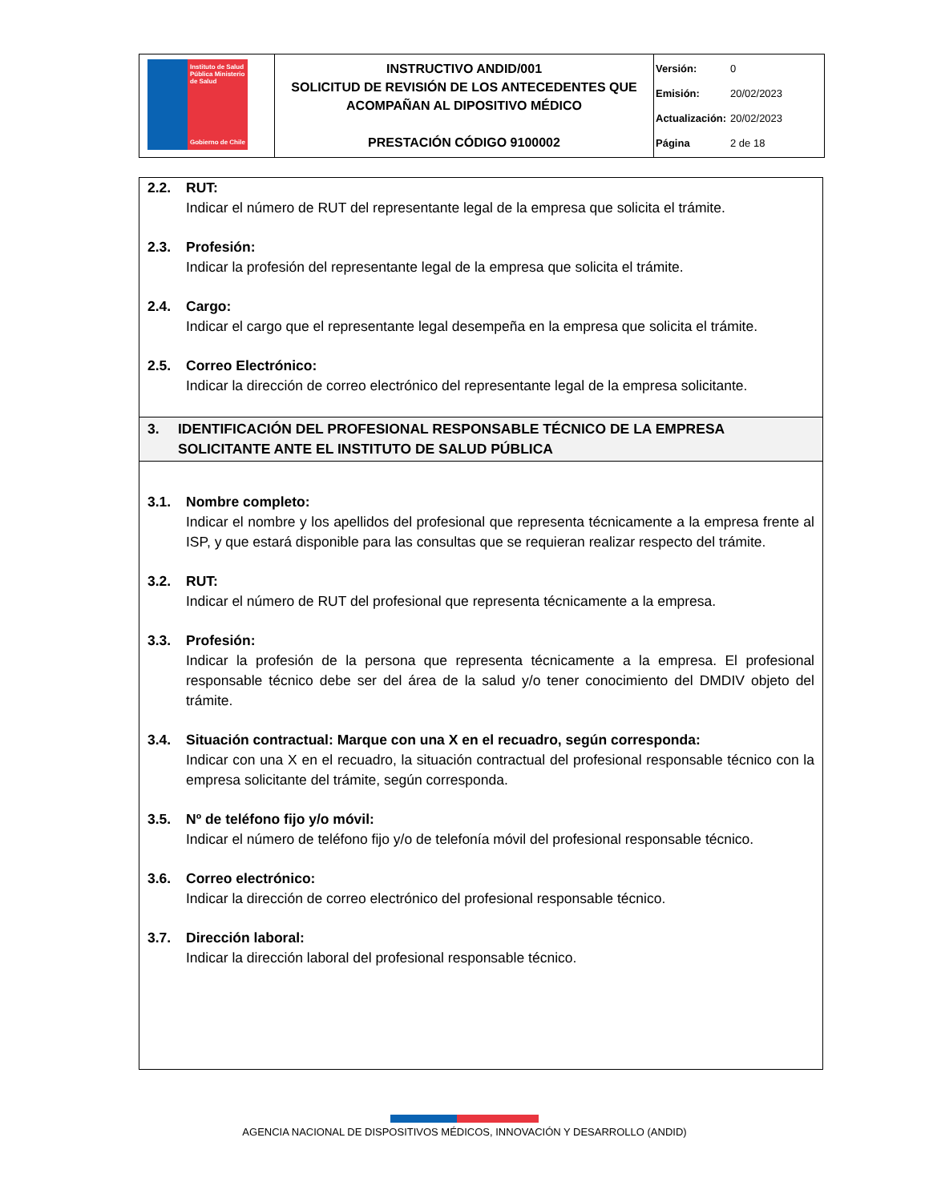| Instituto de Salud Pública Ministerio de Salud Gobierno de Chile | INSTRUCTIVO ANDID/001 SOLICITUD DE REVISIÓN DE LOS ANTECEDENTES QUE ACOMPAÑAN AL DIPOSITIVO MÉDICO PRESTACIÓN CÓDIGO 9100002 | / Versión: / 0 / / Emisión: / 20/02/2023 / / Actualización: / 20/02/2023 / / Página / 2 de 18 / |
2.2. RUT:
Indicar el número de RUT del representante legal de la empresa que solicita el trámite.
2.3. Profesión:
Indicar la profesión del representante legal de la empresa que solicita el trámite.
2.4. Cargo:
Indicar el cargo que el representante legal desempeña en la empresa que solicita el trámite.
2.5. Correo Electrónico:
Indicar la dirección de correo electrónico del representante legal de la empresa solicitante.
3. IDENTIFICACIÓN DEL PROFESIONAL RESPONSABLE TÉCNICO DE LA EMPRESA SOLICITANTE ANTE EL INSTITUTO DE SALUD PÚBLICA
3.1. Nombre completo:
Indicar el nombre y los apellidos del profesional que representa técnicamente a la empresa frente al ISP, y que estará disponible para las consultas que se requieran realizar respecto del trámite.
3.2. RUT:
Indicar el número de RUT del profesional que representa técnicamente a la empresa.
3.3. Profesión:
Indicar la profesión de la persona que representa técnicamente a la empresa. El profesional responsable técnico debe ser del área de la salud y/o tener conocimiento del DMDIV objeto del trámite.
3.4. Situación contractual: Marque con una X en el recuadro, según corresponda:
Indicar con una X en el recuadro, la situación contractual del profesional responsable técnico con la empresa solicitante del trámite, según corresponda.
3.5. Nº de teléfono fijo y/o móvil:
Indicar el número de teléfono fijo y/o de telefonía móvil del profesional responsable técnico.
3.6. Correo electrónico:
Indicar la dirección de correo electrónico del profesional responsable técnico.
3.7. Dirección laboral:
Indicar la dirección laboral del profesional responsable técnico.
AGENCIA NACIONAL DE DISPOSITIVOS MÉDICOS, INNOVACIÓN Y DESARROLLO (ANDID)